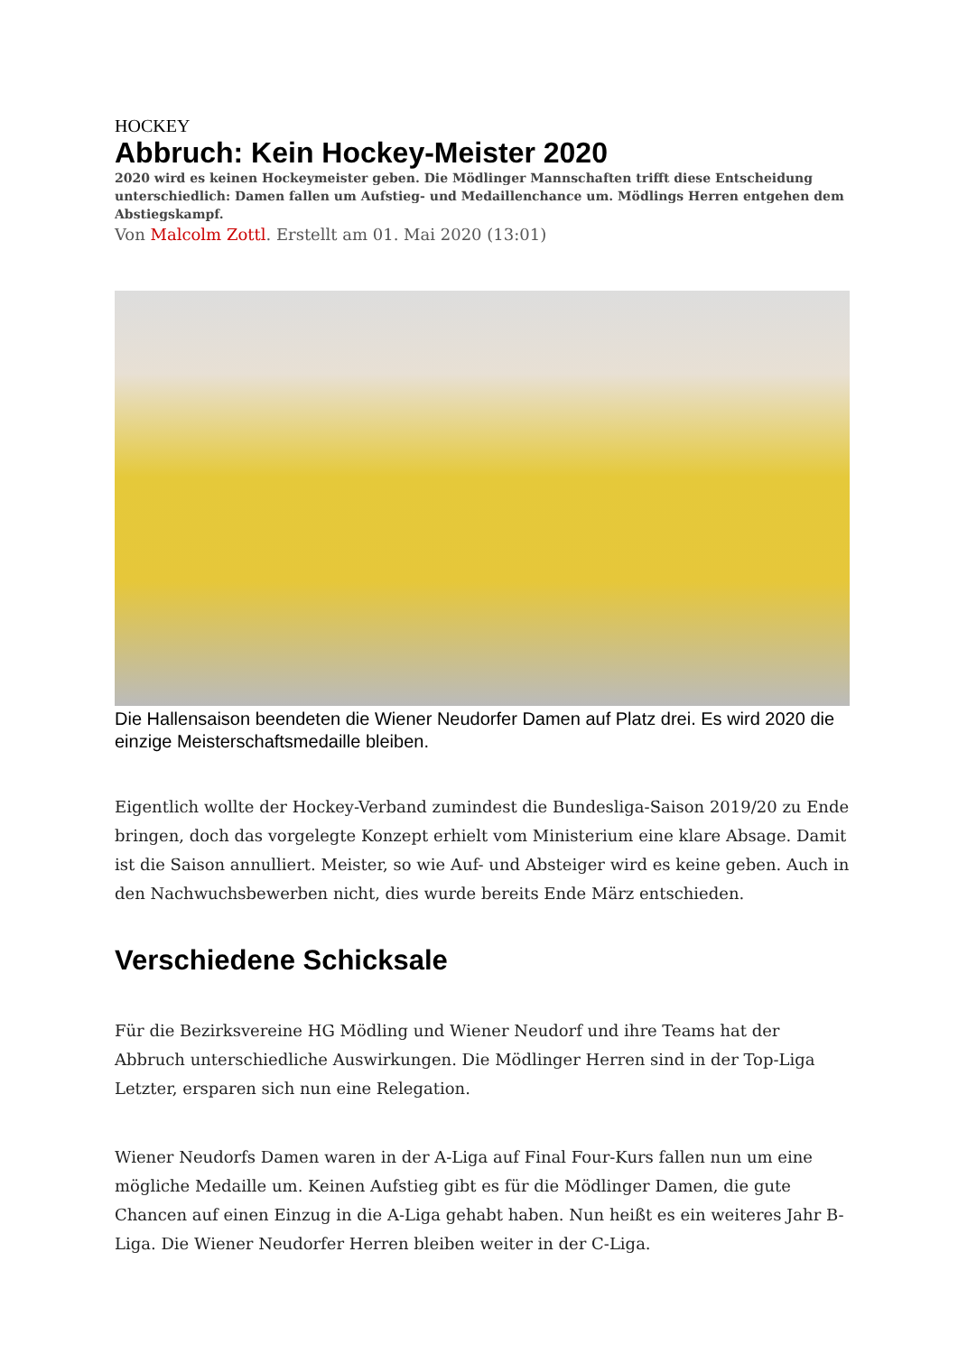HOCKEY
Abbruch: Kein Hockey-Meister 2020
2020 wird es keinen Hockeymeister geben. Die Mödlinger Mannschaften trifft diese Entscheidung unterschiedlich: Damen fallen um Aufstieg- und Medaillenchance um. Mödlings Herren entgehen dem Abstiegskampf.
Von Malcolm Zottl. Erstellt am 01. Mai 2020 (13:01)
Die Hallensaison beendeten die Wiener Neudorfer Damen auf Platz drei. Es wird 2020 die einzige Meisterschaftsmedaille bleiben.
Eigentlich wollte der Hockey-Verband zumindest die Bundesliga-Saison 2019/20 zu Ende bringen, doch das vorgelegte Konzept erhielt vom Ministerium eine klare Absage. Damit ist die Saison annulliert. Meister, so wie Auf- und Absteiger wird es keine geben. Auch in den Nachwuchsbewerben nicht, dies wurde bereits Ende März entschieden.
Verschiedene Schicksale
Für die Bezirksvereine HG Mödling und Wiener Neudorf und ihre Teams hat der Abbruch unterschiedliche Auswirkungen. Die Mödlinger Herren sind in der Top-Liga Letzter, ersparen sich nun eine Relegation.
Wiener Neudorfs Damen waren in der A-Liga auf Final Four-Kurs fallen nun um eine mögliche Medaille um. Keinen Aufstieg gibt es für die Mödlinger Damen, die gute Chancen auf einen Einzug in die A-Liga gehabt haben. Nun heißt es ein weiteres Jahr B-Liga. Die Wiener Neudorfer Herren bleiben weiter in der C-Liga.